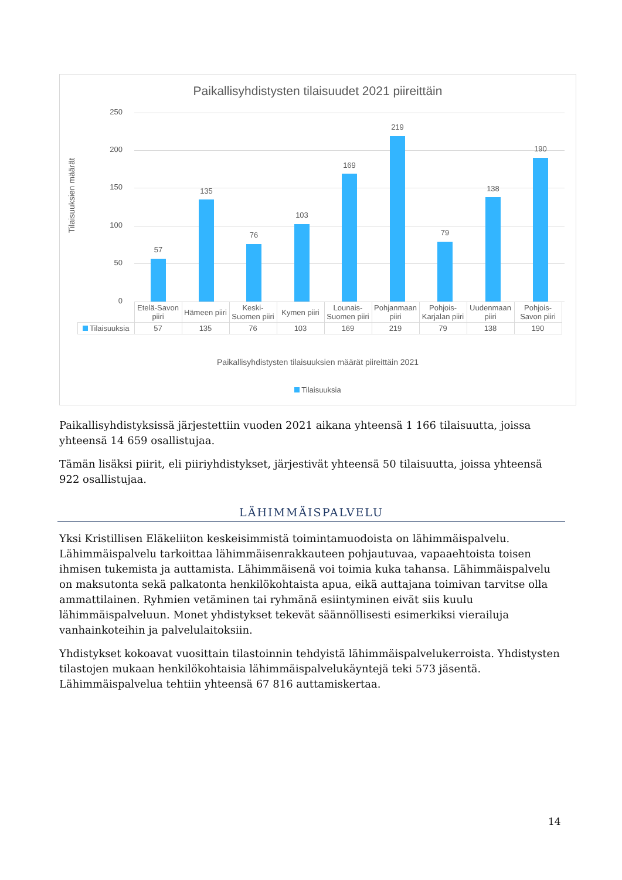Paikallisyhdistysten tilaisuudet 2021 piireittäin
Tilaisuuksien määrät
250
200
150
100
50
0
57
135
76
103
169
219
79
138
190
| | Etelä-Savon piiri | Hämeen piiri | Keski-Suomen piiri | Kymen piiri | Lounais-Suomen piiri | Pohjanmaan piiri | Pohjois-Karjalan piiri | Uudenmaan piiri | Pohjois-Savon piiri |
| --- | --- | --- | --- | --- | --- | --- | --- | --- | --- |
| Tilaisuuksia | 57 | 135 | 76 | 103 | 169 | 219 | 79 | 138 | 190 |
Paikallisyhdistysten tilaisuuksien määrät piireittäin 2021
Tilaisuuksia
Paikallisyhdistyksissä järjestettiin vuoden 2021 aikana yhteensä 1 166 tilaisuutta, joissa yhteensä 14 659 osallistujaa.
Tämän lisäksi piirit, eli piiriyhdistykset, järjestivät yhteensä 50 tilaisuutta, joissa yhteensä 922 osallistujaa.
LÄHIMMÄISPALVELU
Yksi Kristillisen Eläkeliiton keskeisimmistä toimintamuodoista on lähimmäispalvelu. Lähimmäispalvelu tarkoittaa lähimmäisenrakkauteen pohjautuvaa, vapaaehtoista toisen ihmisen tukemista ja auttamista. Lähimmäisenä voi toimia kuka tahansa. Lähimmäispalvelu on maksutonta sekä palkatonta henkilökohtaista apua, eikä auttajana toimivan tarvitse olla ammattilainen. Ryhmien vetäminen tai ryhmänä esiintyminen eivät siis kuulu lähimmäispalveluun. Monet yhdistykset tekevät säännöllisesti esimerkiksi vierailuja vanhainkoteihin ja palvelulaitoksiin.
Yhdistykset kokoavat vuosittain tilastoinnin tehdyistä lähimmäispalvelukerroista. Yhdistysten tilastojen mukaan henkilökohtaisia lähimmäispalvelukäyntejä teki 573 jäsentä. Lähimmäispalvelua tehtiin yhteensä 67 816 auttamiskertaa.
14